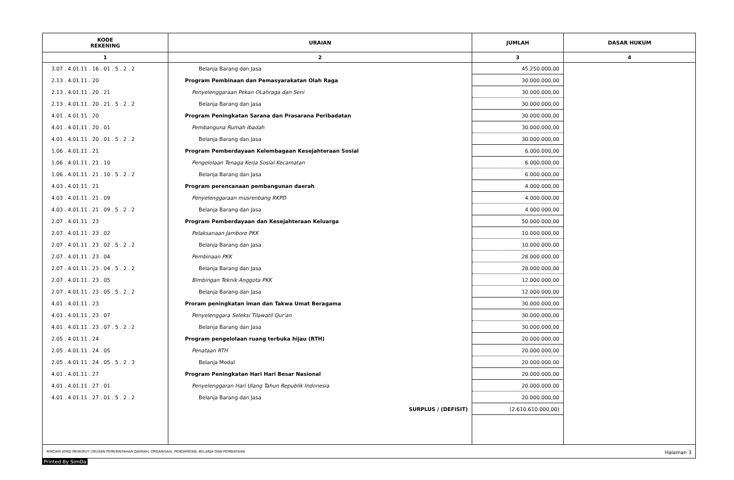| KODE REKENING | URAIAN | JUMLAH | DASAR HUKUM |
| --- | --- | --- | --- |
| 1 | 2 | 3 | 4 |
| 3.07 . 4.01.11 . 16 . 01 . 5 . 2 . 2 | Belanja Barang dan Jasa | 45.250.000,00 | |
| 2.13 . 4.01.11 . 20 | Program Pembinaan dan Pemasyarakatan Olah Raga | 30.000.000,00 | |
| 2.13 . 4.01.11 . 20 . 21 | Penyelenggaraan Pekan OLahraga dan Seni | 30.000.000,00 | |
| 2.13 . 4.01.11 . 20 . 21 . 5 . 2 . 2 | Belanja Barang dan Jasa | 30.000.000,00 | |
| 4.01 . 4.01.11 . 20 | Program Peningkatan Sarana dan Prasarana Peribadatan | 30.000.000,00 | |
| 4.01 . 4.01.11 . 20 . 01 | Pembanguna Rumah Ibadah | 30.000.000,00 | |
| 4.01 . 4.01.11 . 20 . 01 . 5 . 2 . 2 | Belanja Barang dan Jasa | 30.000.000,00 | |
| 1.06 . 4.01.11 . 21 | Program Pemberdayaan Kelembagaan Kesejahteraan Sosial | 6.000.000,00 | |
| 1.06 . 4.01.11 . 21 . 10 | Pengelolaan Tenaga Kerja Sosial Kecamatan | 6.000.000,00 | |
| 1.06 . 4.01.11 . 21 . 10 . 5 . 2 . 2 | Belanja Barang dan Jasa | 6.000.000,00 | |
| 4.03 . 4.01.11 . 21 | Program perencanaan pembangunan daerah | 4.000.000,00 | |
| 4.03 . 4.01.11 . 21 . 09 | Penyelenggaraan musrenbang RKPD | 4.000.000,00 | |
| 4.03 . 4.01.11 . 21 . 09 . 5 . 2 . 2 | Belanja Barang dan Jasa | 4.000.000,00 | |
| 2.07 . 4.01.11 . 23 | Program Pemberdayaan dan Kesejahteraan Keluarga | 50.000.000,00 | |
| 2.07 . 4.01.11 . 23 . 02 | Pelaksanaan Jambore PKK | 10.000.000,00 | |
| 2.07 . 4.01.11 . 23 . 02 . 5 . 2 . 2 | Belanja Barang dan Jasa | 10.000.000,00 | |
| 2.07 . 4.01.11 . 23 . 04 | Pembinaan PKK | 28.000.000,00 | |
| 2.07 . 4.01.11 . 23 . 04 . 5 . 2 . 2 | Belanja Barang dan Jasa | 28.000.000,00 | |
| 2.07 . 4.01.11 . 23 . 05 | Bimbingan Teknik Anggota PKK | 12.000.000,00 | |
| 2.07 . 4.01.11 . 23 . 05 . 5 . 2 . 2 | Belanja Barang dan Jasa | 12.000.000,00 | |
| 4.01 . 4.01.11 . 23 | Proram peningkatan iman dan Takwa Umat Beragama | 30.000.000,00 | |
| 4.01 . 4.01.11 . 23 . 07 | Penyelenggara Seleksi Tilawatil Qur'an | 30.000.000,00 | |
| 4.01 . 4.01.11 . 23 . 07 . 5 . 2 . 2 | Belanja Barang dan Jasa | 30.000.000,00 | |
| 2.05 . 4.01.11 . 24 | Program pengelolaan ruang terbuka hijau (RTH) | 20.000.000,00 | |
| 2.05 . 4.01.11 . 24 . 05 | Penataan RTH | 20.000.000,00 | |
| 2.05 . 4.01.11 . 24 . 05 . 5 . 2 . 3 | Belanja Modal | 20.000.000,00 | |
| 4.01 . 4.01.11 . 27 | Program Peningkatan Hari Hari Besar Nasional | 20.000.000,00 | |
| 4.01 . 4.01.11 . 27 . 01 | Penyelenggaran Hari Ulang Tahun Republik Indonesia | 20.000.000,00 | |
| 4.01 . 4.01.11 . 27 . 01 . 5 . 2 . 2 | Belanja Barang dan Jasa | 20.000.000,00 | |
| | SURPLUS / (DEFISIT) | (2.610.610.000,00) | |
RINCIAN APBD MENURUT URUSAN PEMERINTAHAN DAERAH, ORGANISASI, PENDAPATAN, BELANJA DAN PEMBIAYAAN Halaman 3
Printed By SimDa